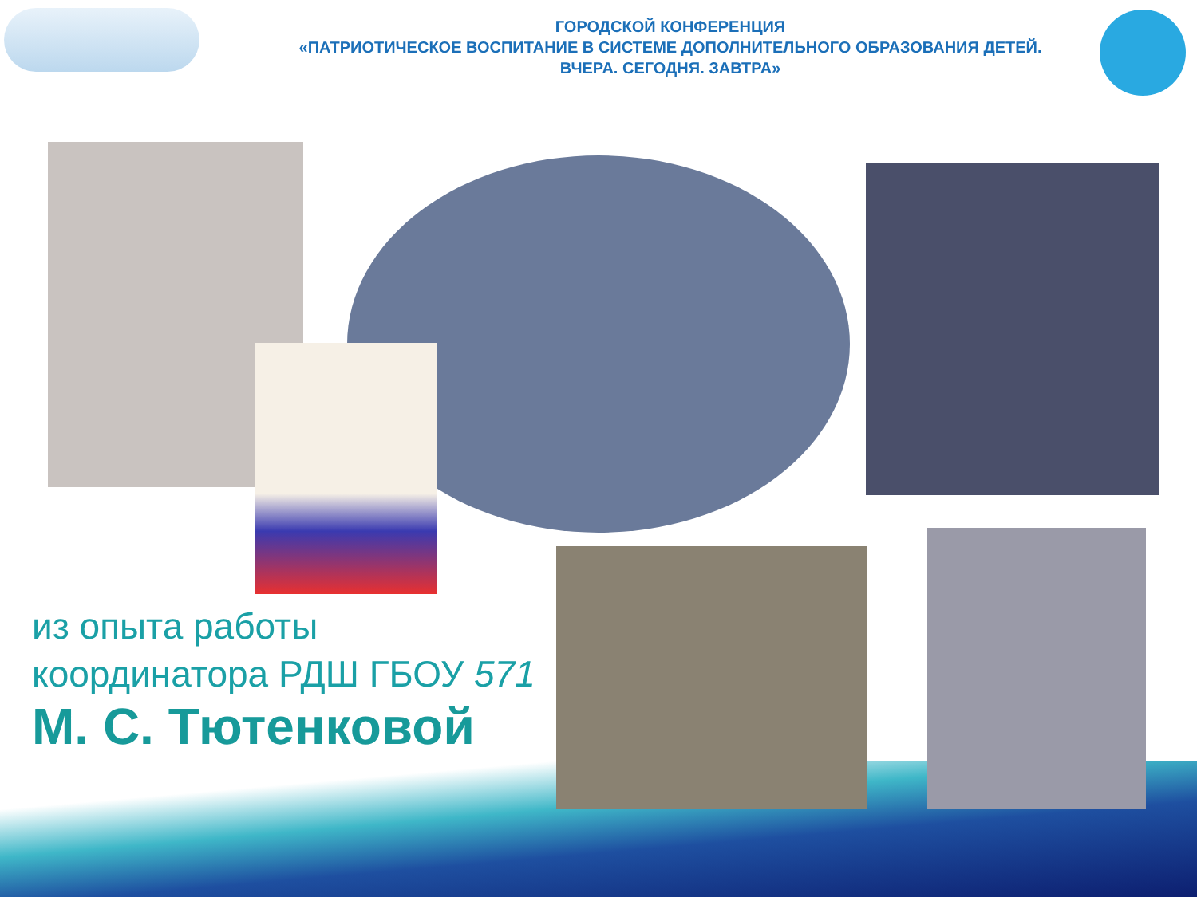ГОРОДСКОЙ КОНФЕРЕНЦИЯ
«ПАТРИОТИЧЕСКОЕ ВОСПИТАНИЕ В СИСТЕМЕ ДОПОЛНИТЕЛЬНОГО ОБРАЗОВАНИЯ ДЕТЕЙ.
ВЧЕРА. СЕГОДНЯ. ЗАВТРА»
из опыта работы координатора РДШ ГБОУ 571
М. С. Тютенковой